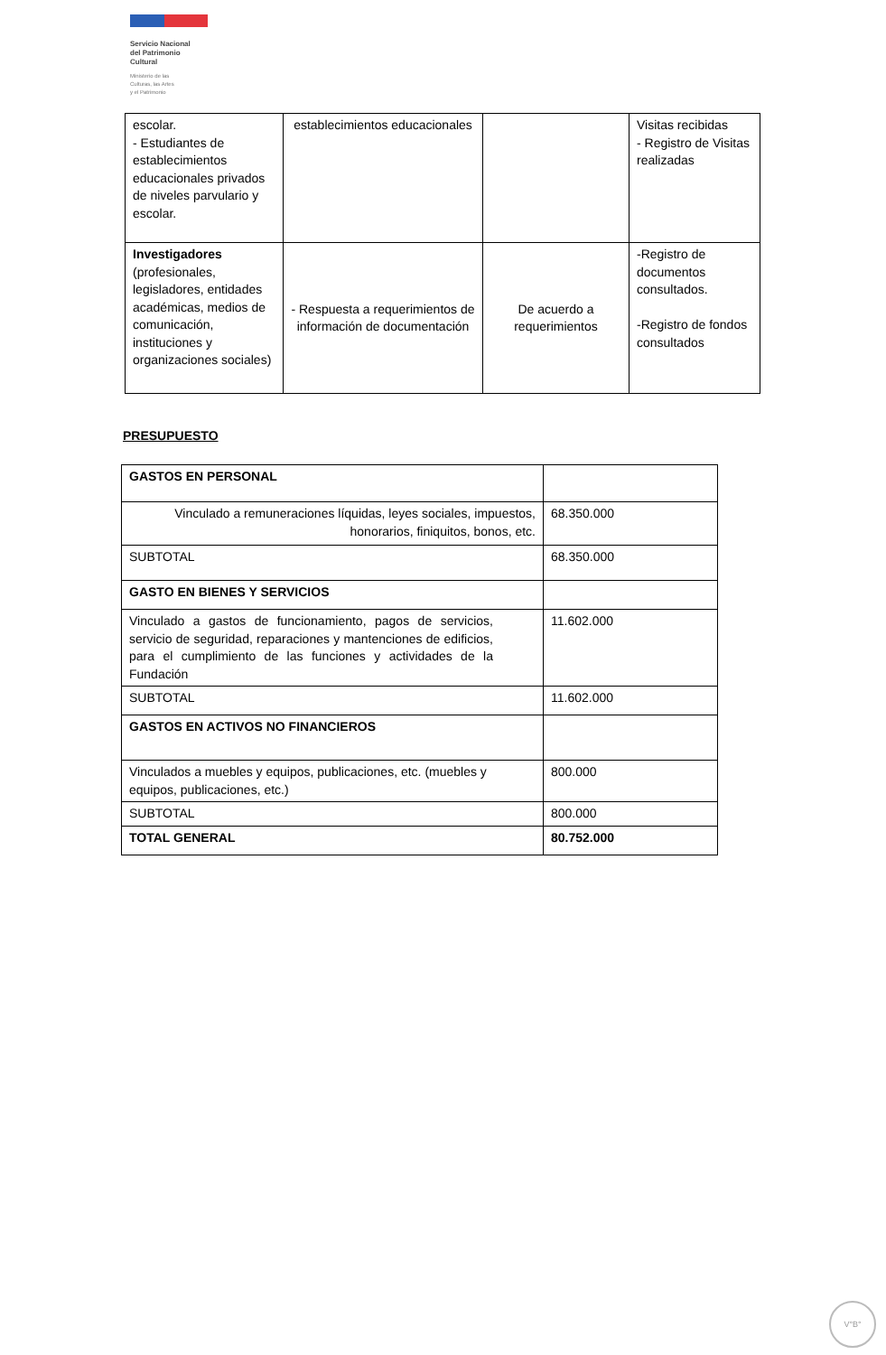Servicio Nacional
del Patrimonio
Cultural
Ministerio de las
Culturas, las Artes
y el Patrimonio
| escolar. - Estudiantes de establecimientos educacionales privados de niveles parvulario y escolar. | establecimientos educacionales | | Visitas recibidas - Registro de Visitas realizadas |
| Investigadores (profesionales, legisladores, entidades académicas, medios de comunicación, instituciones y organizaciones sociales) | - Respuesta a requerimientos de información de documentación | De acuerdo a requerimientos | -Registro de documentos consultados. -Registro de fondos consultados |
PRESUPUESTO
| GASTOS EN PERSONAL | |
| Vinculado a remuneraciones líquidas, leyes sociales, impuestos, honorarios, finiquitos, bonos, etc. | 68.350.000 |
| SUBTOTAL | 68.350.000 |
| GASTO EN BIENES Y SERVICIOS | |
| Vinculado a gastos de funcionamiento, pagos de servicios, servicio de seguridad, reparaciones y mantenciones de edificios, para el cumplimiento de las funciones y actividades de la Fundación | 11.602.000 |
| SUBTOTAL | 11.602.000 |
| GASTOS EN ACTIVOS NO FINANCIEROS | |
| Vinculados a muebles y equipos, publicaciones, etc. (muebles y equipos, publicaciones, etc.) | 800.000 |
| SUBTOTAL | 800.000 |
| TOTAL GENERAL | 80.752.000 |
V°B°